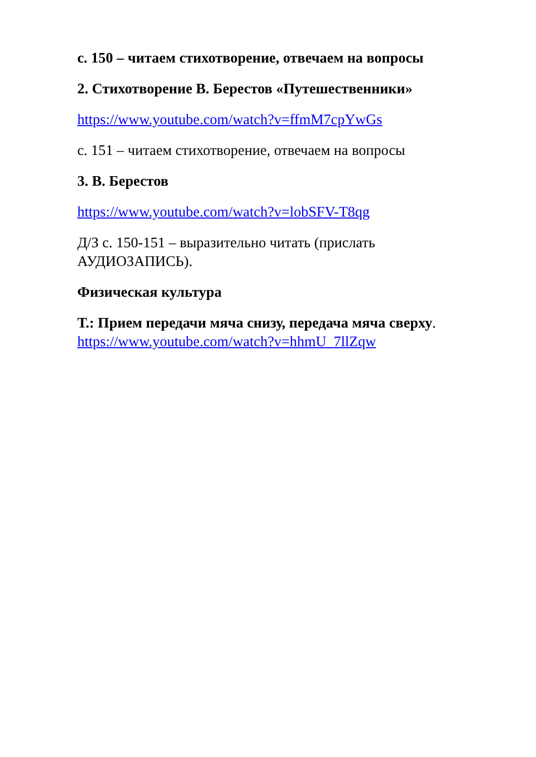с. 150 – читаем стихотворение, отвечаем на вопросы
2. Стихотворение В. Берестов «Путешественники»
https://www.youtube.com/watch?v=ffmM7cpYwGs
с. 151 – читаем стихотворение, отвечаем на вопросы
3. В. Берестов
https://www.youtube.com/watch?v=lobSFV-T8qg
Д/З с. 150-151 – выразительно читать (прислать АУДИОЗАПИСЬ).
Физическая культура
Т.: Прием передачи мяча снизу, передача мяча сверху.
https://www.youtube.com/watch?v=hhmU_7llZqw